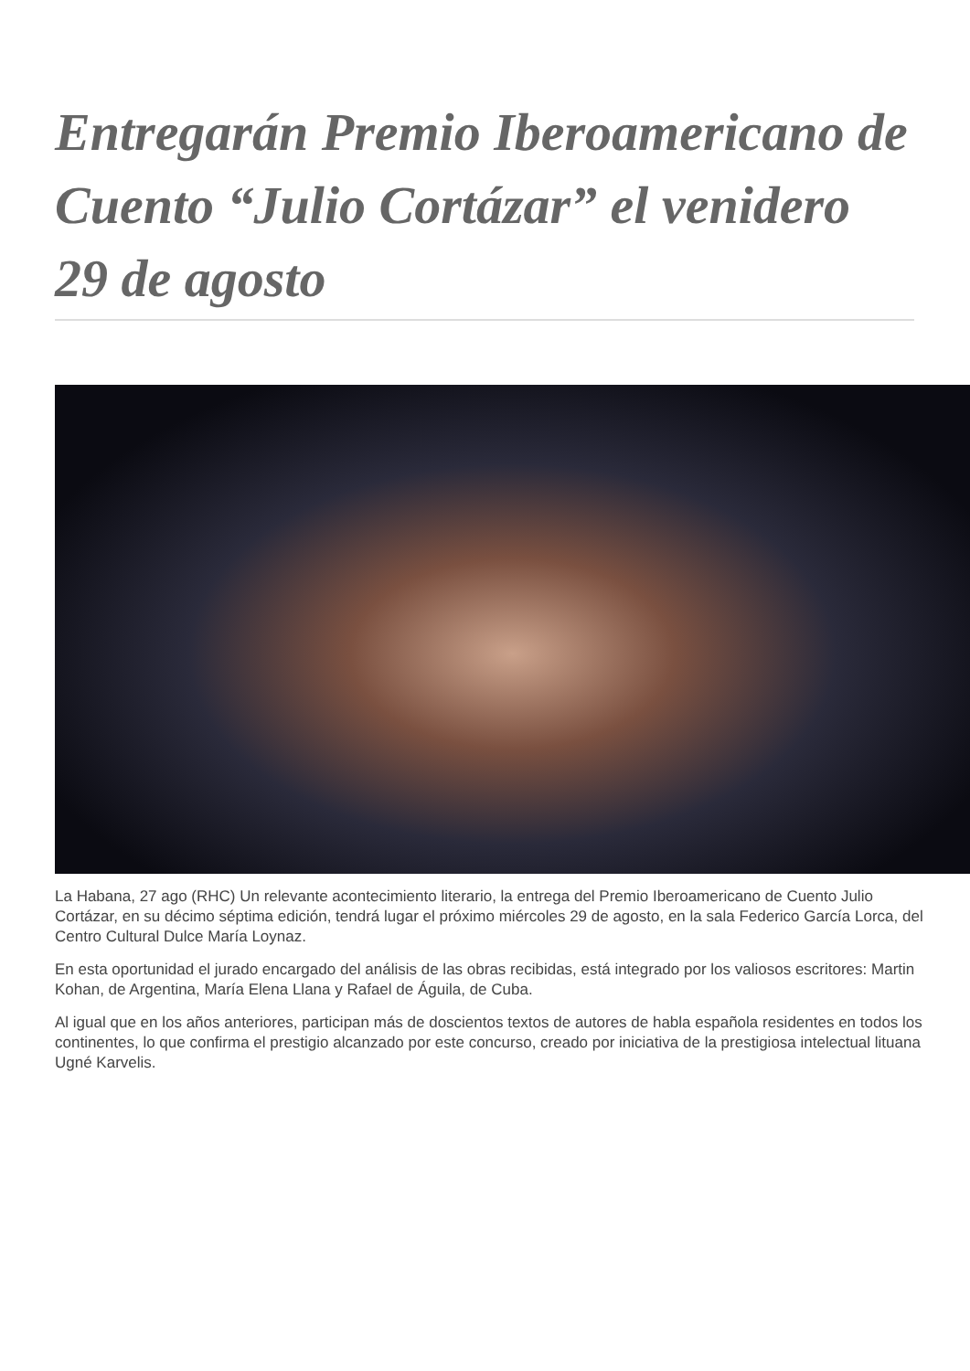Entregarán Premio Iberoamericano de Cuento “Julio Cortázar” el venidero 29 de agosto
La Habana, 27 ago (RHC) Un relevante acontecimiento literario, la entrega del Premio Iberoamericano de Cuento Julio Cortázar, en su décimo séptima edición, tendrá lugar el próximo miércoles 29 de agosto, en la sala Federico García Lorca, del Centro Cultural Dulce María Loynaz.
En esta oportunidad el jurado encargado del análisis de las obras recibidas, está integrado por los valiosos escritores: Martin Kohan, de Argentina, María Elena Llana y Rafael de Águila, de Cuba.
Al igual que en los años anteriores, participan más de doscientos textos de autores de habla española residentes en todos los continentes, lo que confirma el prestigio alcanzado por este concurso, creado por iniciativa de la prestigiosa intelectual lituana Ugné Karvelis.